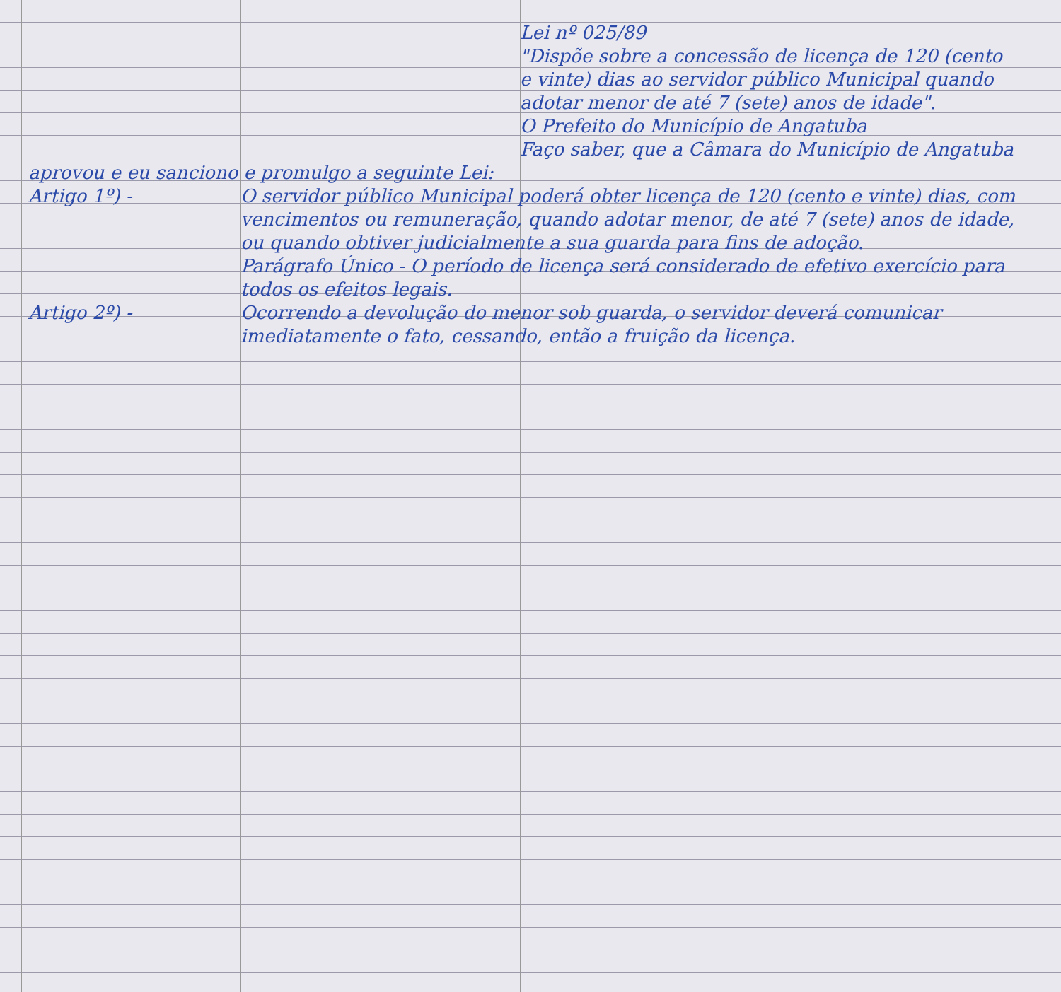Lei nº 025/89
"Dispõe sobre a concessão de licença de 120 (cento e vinte) dias ao servidor público Municipal quando adotar menor de até 7 (sete) anos de idade".
O Prefeito do Município de Angatuba
Faço saber, que a Câmara do Município de Angatuba
aprovou e eu sanciono e promulgo a seguinte Lei:
Artigo 1º) - O servidor público Municipal poderá obter licença de 120 (cento e vinte) dias, com vencimentos ou remuneração, quando adotar menor, de até 7 (sete) anos de idade, ou quando obtiver judicialmente a sua guarda para fins de adoção.
Parágrafo Único - O período de licença será considerado de efetivo exercício para todos os efeitos legais.
Artigo 2º) - Ocorrendo a devolução do menor sob guarda, o servidor deverá comunicar imediatamente o fato, cessando, então a fruição da licença.